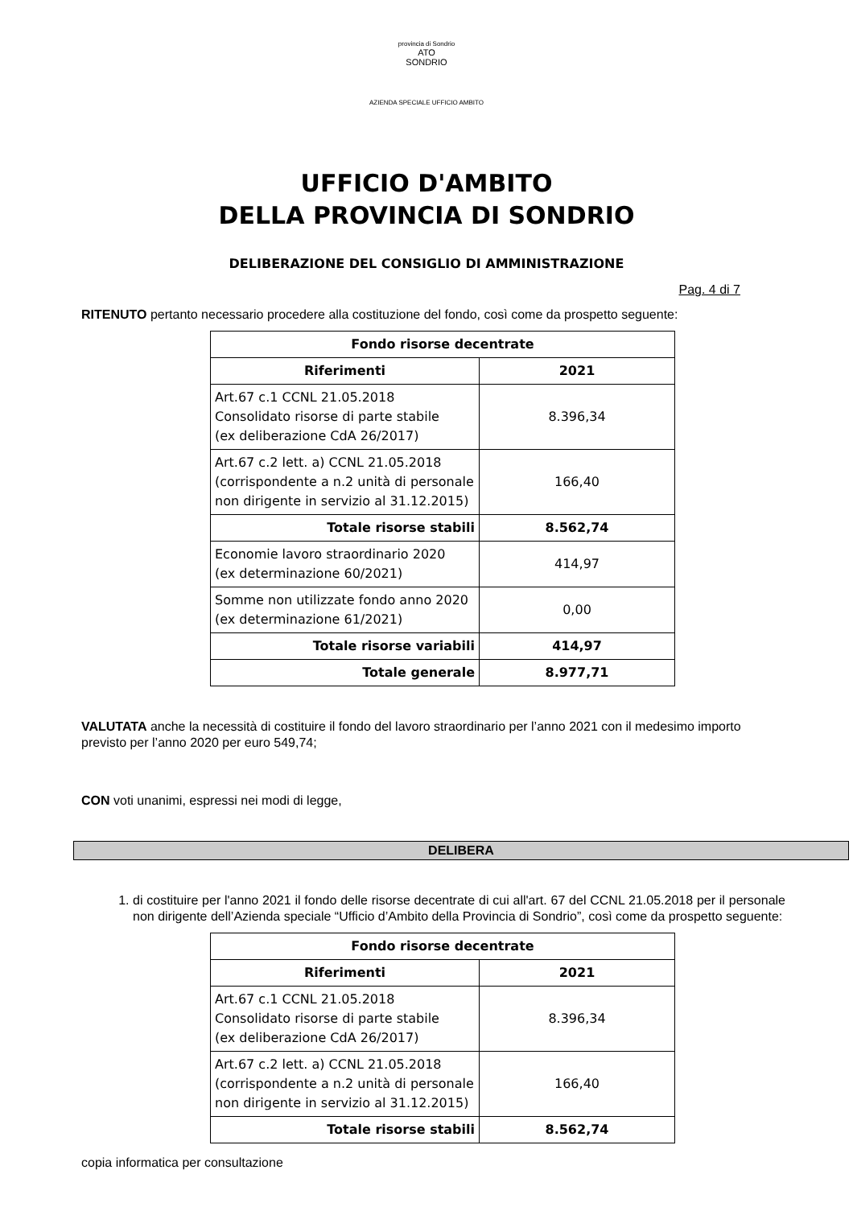provincia di Sondrio
ATO
SONDRIO
AZIENDA SPECIALE UFFICIO AMBITO
UFFICIO D'AMBITO
DELLA PROVINCIA DI SONDRIO
DELIBERAZIONE DEL CONSIGLIO DI AMMINISTRAZIONE
Pag. 4 di 7
RITENUTO pertanto necessario procedere alla costituzione del fondo, così come da prospetto seguente:
| Fondo risorse decentrate | |
| --- | --- |
| Riferimenti | 2021 |
| Art.67 c.1 CCNL 21.05.2018 Consolidato risorse di parte stabile (ex deliberazione CdA 26/2017) | 8.396,34 |
| Art.67 c.2 lett. a) CCNL 21.05.2018 (corrispondente a n.2 unità di personale non dirigente in servizio al 31.12.2015) | 166,40 |
| Totale risorse stabili | 8.562,74 |
| Economie lavoro straordinario 2020 (ex determinazione 60/2021) | 414,97 |
| Somme non utilizzate fondo anno 2020 (ex determinazione 61/2021) | 0,00 |
| Totale risorse variabili | 414,97 |
| Totale generale | 8.977,71 |
VALUTATA anche la necessità di costituire il fondo del lavoro straordinario per l’anno 2021 con il medesimo importo previsto per l’anno 2020 per euro 549,74;
CON voti unanimi, espressi nei modi di legge,
DELIBERA
1. di costituire per l'anno 2021 il fondo delle risorse decentrate di cui all'art. 67 del CCNL 21.05.2018 per il personale non dirigente dell’Azienda speciale “Ufficio d’Ambito della Provincia di Sondrio”, così come da prospetto seguente:
| Fondo risorse decentrate | |
| --- | --- |
| Riferimenti | 2021 |
| Art.67 c.1 CCNL 21.05.2018 Consolidato risorse di parte stabile (ex deliberazione CdA 26/2017) | 8.396,34 |
| Art.67 c.2 lett. a) CCNL 21.05.2018 (corrispondente a n.2 unità di personale non dirigente in servizio al 31.12.2015) | 166,40 |
| Totale risorse stabili | 8.562,74 |
copia informatica per consultazione